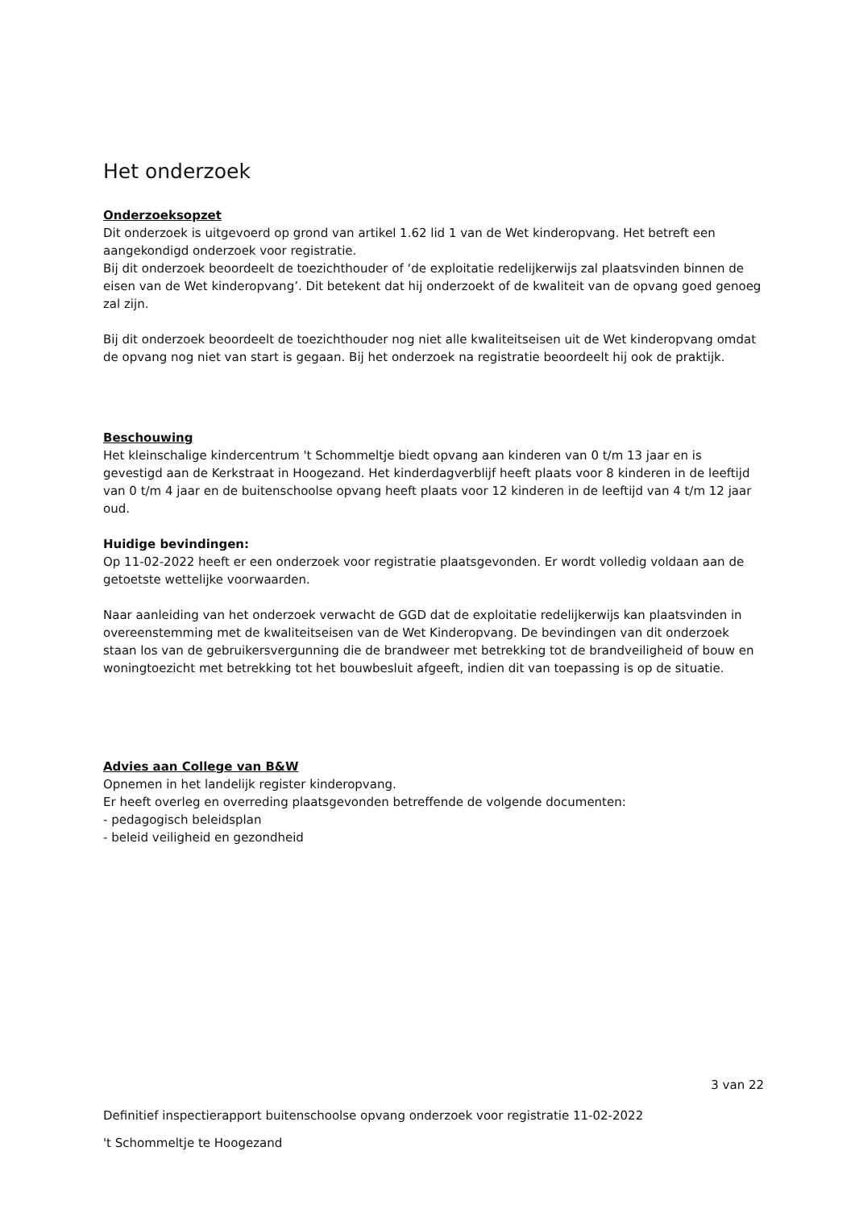Het onderzoek
Onderzoeksopzet
Dit onderzoek is uitgevoerd op grond van artikel 1.62 lid 1 van de Wet kinderopvang. Het betreft een aangekondigd onderzoek voor registratie.
Bij dit onderzoek beoordeelt de toezichthouder of ‘de exploitatie redelijkerwijs zal plaatsvinden binnen de eisen van de Wet kinderopvang’. Dit betekent dat hij onderzoekt of de kwaliteit van de opvang goed genoeg zal zijn.
Bij dit onderzoek beoordeelt de toezichthouder nog niet alle kwaliteitseisen uit de Wet kinderopvang omdat de opvang nog niet van start is gegaan. Bij het onderzoek na registratie beoordeelt hij ook de praktijk.
Beschouwing
Het kleinschalige kindercentrum 't Schommeltje biedt opvang aan kinderen van 0 t/m 13 jaar en is gevestigd aan de Kerkstraat in Hoogezand. Het kinderdagverblijf heeft plaats voor 8 kinderen in de leeftijd van 0 t/m 4 jaar en de buitenschoolse opvang heeft plaats voor 12 kinderen in de leeftijd van 4 t/m 12 jaar oud.
Huidige bevindingen:
Op 11-02-2022 heeft er een onderzoek voor registratie plaatsgevonden. Er wordt volledig voldaan aan de getoetste wettelijke voorwaarden.
Naar aanleiding van het onderzoek verwacht de GGD dat de exploitatie redelijkerwijs kan plaatsvinden in overeenstemming met de kwaliteitseisen van de Wet Kinderopvang. De bevindingen van dit onderzoek staan los van de gebruikersvergunning die de brandweer met betrekking tot de brandveiligheid of bouw en woningtoezicht met betrekking tot het bouwbesluit afgeeft, indien dit van toepassing is op de situatie.
Advies aan College van B&W
Opnemen in het landelijk register kinderopvang.
Er heeft overleg en overreding plaatsgevonden betreffende de volgende documenten:
- pedagogisch beleidsplan
- beleid veiligheid en gezondheid
3 van 22
Definitief inspectierapport buitenschoolse opvang onderzoek voor registratie 11-02-2022
't Schommeltje te Hoogezand